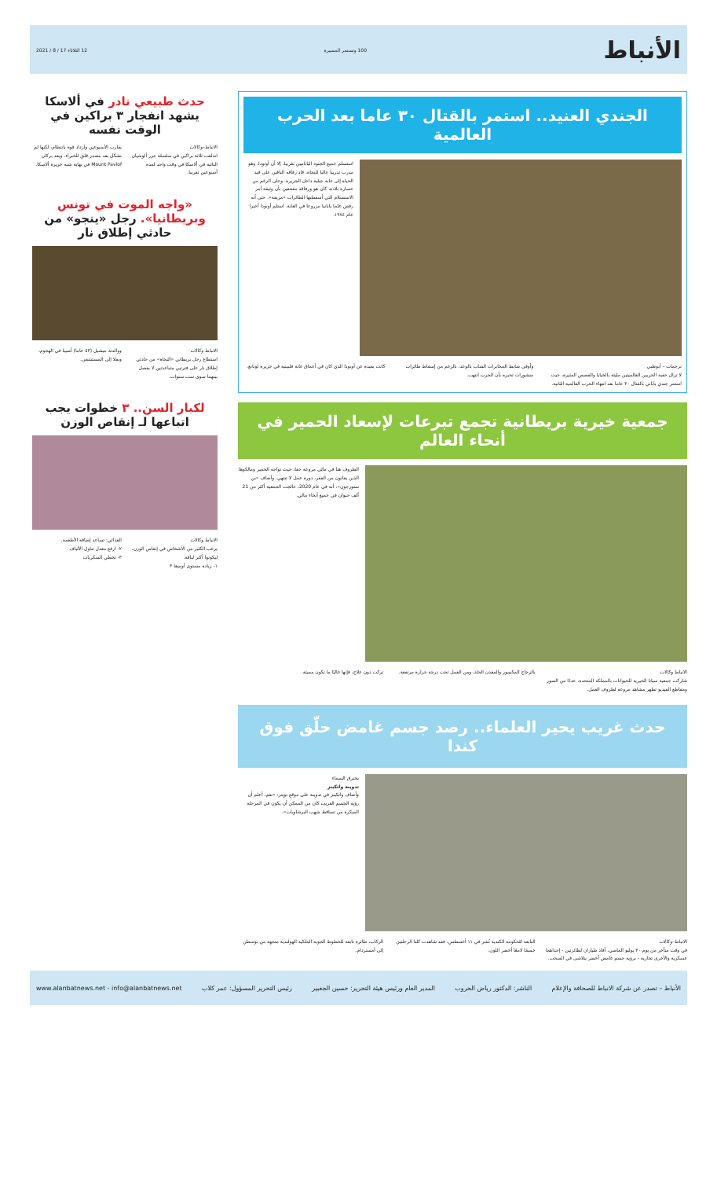الأنباط
100 وتستمر المسيرة 12 الثلاثاء 17 / 8 / 2021
الجندي العنيد.. استمر بالقتال ٣٠ عاما بعد الحرب العالمية
استسلم جميع الجنود اليابانيين تقريبا، إلا أن أونودا، وهو مدرب تدريبا عاليا للنجاة، قاد رفاقه الباقين على قيد الحياة إلى غابة جبلية داخل الجزيرة. وعلى الرغم من خسارة بلاده، كان هو ورفاقه مقتنعين بأن وثيقة أمر الاستسلام التي أسقطتها الطائرات «مزيفة». حتى أنه رفض علما يابانيا مزروعا في الغابة. استلم أونودا أخيرا عام ١٩٧٤.
ترجمات – أبوظبي
لا تزال حقبة الحربين العالميتين مليئة بالخبايا والقصص المثيرة، حيث استمر جندي ياباني بالقتال ٣٠ عاما بعد انتهاء الحرب العالمية الثانية.
وأوفى ضابط المخابرات الشاب بالوعد، بالرغم من إسقاط طائرات منشورات تخبره بأن الحرب انتهت.
كانت بعيدة عن أونودا الذي كان في أعماق غابة فلبينية في جزيرة لوبانغ.
جمعية خيرية بريطانية تجمع تبرعات لإسعاد الحمير في أنحاء العالم
الظروف هنا في مالي مروعة حقا، حيث تواجه الحمير ومالكوها الذين يعانون من الفقر، دورة عمل لا تنتهي. وأضاف «بن ستورجون»، أنه في عام 2020، عالجت الجمعية أكثر من 21 ألف حيوان في جميع أنحاء مالي.
الانباط وكالات
شاركت جمعية سبانا الخيرية للحيوانات بالمملكة المتحدة، عددًا من الصور ومقاطع الفيديو تظهر مشاهد مروعة لظروف العمل.
بالزجاج المكسور والمعدن الحاد، ومن العمل تحت درجة حرارة مرتفعة.
تركت دون علاج، فإنها غالبًا ما تكون مميتة.
حدث غريب يحير العلماء.. رصد جسم غامض حلّق فوق كندا
يخترق السماء
تدوينة واتكينز
وأضاف واتكينز في تدوينة على موقع تويتر: «نعم، أعلم أن رؤية الجسم الغريب كان من الممكن أن يكون في المرحلة المبكرة من تساقط شهب البرشاويات».
الانباط–وكالات
في وقت متأخر من يوم ٣٠ يوليو الماضي، أفاد طياران لطائرتين - إحداهما عسكرية والأخرى تجارية - برؤية جسم غامض أخضر يتلاشى في السحب.
التابعة للحكومة الكندية نُشر في ١١ أغسطس، فقد شاهدت كلتا الرحلتين جسمًا لامعًا أخضر اللون.
الركاب، طائرة تابعة للخطوط الجوية الملكية الهولندية متجهة من بوسطن إلى أمستردام.
حدث طبيعي نادر في ألاسكا يشهد انفجار ٣ براكين في الوقت نفسه
الانباط–وكالات
اندلعت ثلاثة براكين في سلسلة جزر ألوشيان النائية في ألاسكا في وقت واحد لمدة أسبوعين تقريبا.
يقارب الأسبوعين وازداد قوة بانتظام، لكنها لم تشكل بعد مصدر قلق للخبراء. ويعد بركان Mount Pavlof في نهاية شبه جزيرة ألاسكا.
«واجه الموت في تونس وبريطانيا». رجل «ينجو» من حادثي إطلاق نار
الانباط وكالات
استطاع رجل بريطاني «النجاة» من حادثي إطلاق نار على فترتين متباعدتين لا يفصل بينهما سوى ست سنوات.
ووالدته ميشيل (٥٣ عاما) أصيبا في الهجوم، ونقلا إلى المستشفى.
لكبار السن.. ٣ خطوات يجب اتباعها لـ إنقاص الوزن
الانباط وكالات
يرغب الكثير من الأشخاص في إنقاص الوزن، ليكونوا أكثر لياقة.
١- زيادة مستوى أوميغا ٣
الغذائي: تساعد إضافة الأطعمة.
٢- ارفع معدل تناول الألياف
٣- تخطي السكريات
الأنباط – تصدر عن شركة الانباط للصحافة والإعلام
الناشر: الدكتور رياض الحروب
المدير العام ورئيس هيئة التحرير: حسين الجغبير
رئيس التحرير المسؤول: عمر كلاب
www.alanbatnews.net - info@alanbatnews.net